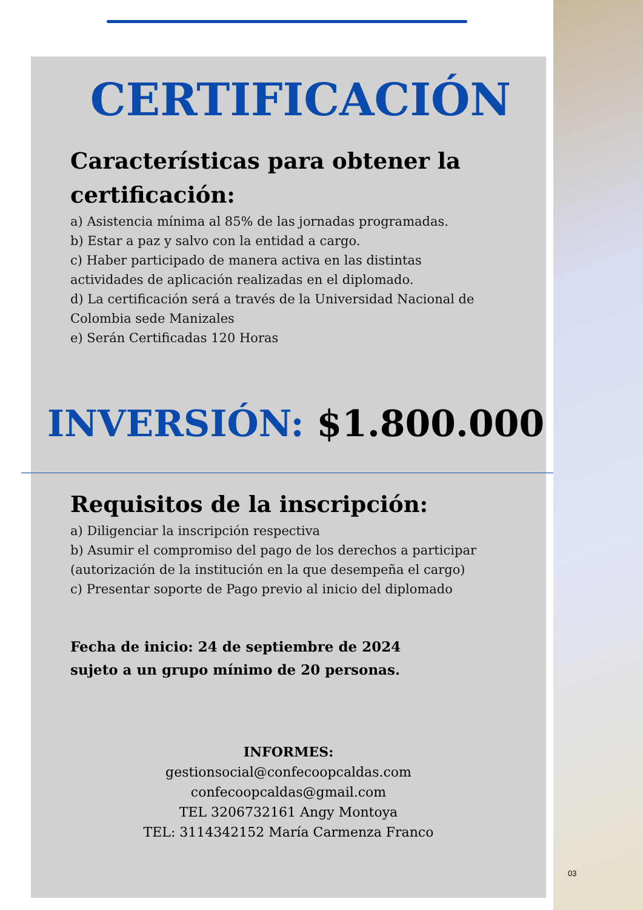CERTIFICACIÓN
Características para obtener la certificación:
a) Asistencia mínima al 85% de las jornadas programadas.
b) Estar a paz y salvo con la entidad a cargo.
c) Haber participado de manera activa en las distintas actividades de aplicación realizadas en el diplomado.
d) La certificación será a través de la Universidad Nacional de Colombia sede Manizales
e) Serán Certificadas 120 Horas
INVERSIÓN: $1.800.000
Requisitos de la inscripción:
a) Diligenciar la inscripción respectiva
b) Asumir el compromiso del pago de los derechos a participar (autorización de la institución en la que desempeña el cargo)
c) Presentar soporte de Pago previo al inicio del diplomado
Fecha de inicio: 24 de septiembre de 2024
sujeto a un grupo mínimo de 20 personas.
INFORMES:
gestionsocial@confecoopcaldas.com
confecoopcaldas@gmail.com
TEL 3206732161 Angy Montoya
TEL: 3114342152 María Carmenza Franco
03